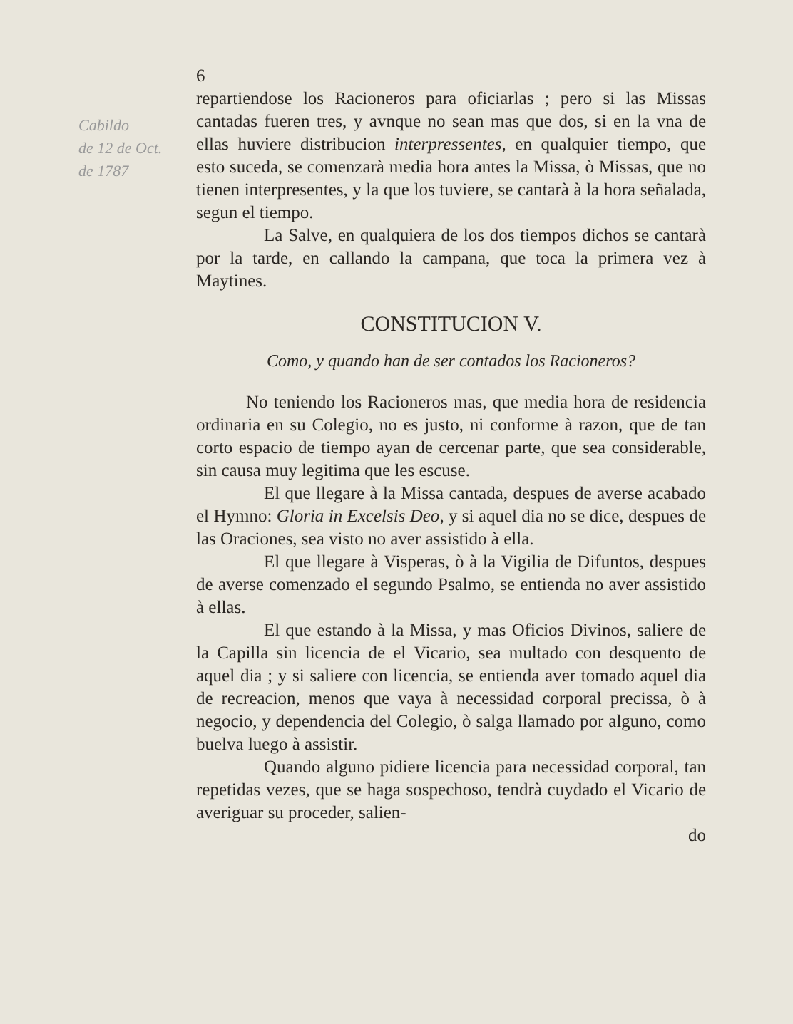Cabildo
de 12 de Oct.
de 1787
6
repartiendose los Racioneros para oficiarlas ; pero si las Missas cantadas fueren tres, y avnque no sean mas que dos, si en la vna de ellas huviere distribucion interpressentes, en qualquier tiempo, que esto suceda, se comenzarà media hora antes la Missa, ò Missas, que no tienen interpresentes, y la que los tuviere, se cantarà à la hora señalada, segun el tiempo.
La Salve, en qualquiera de los dos tiempos dichos se cantarà por la tarde, en callando la campana, que toca la primera vez à Maytines.
CONSTITUCION V.
Como, y quando han de ser contados los Racioneros?
No teniendo los Racioneros mas, que media hora de residencia ordinaria en su Colegio, no es justo, ni conforme à razon, que de tan corto espacio de tiempo ayan de cercenar parte, que sea considerable, sin causa muy legitima que les escuse.
El que llegare à la Missa cantada, despues de averse acabado el Hymno: Gloria in Excelsis Deo, y si aquel dia no se dice, despues de las Oraciones, sea visto no aver assistido à ella.
El que llegare à Visperas, ò à la Vigilia de Difuntos, despues de averse comenzado el segundo Psalmo, se entienda no aver assistido à ellas.
El que estando à la Missa, y mas Oficios Divinos, saliere de la Capilla sin licencia de el Vicario, sea multado con desquento de aquel dia ; y si saliere con licencia, se entienda aver tomado aquel dia de recreacion, menos que vaya à necessidad corporal precissa, ò à negocio, y dependencia del Colegio, ò salga llamado por alguno, como buelva luego à assistir.
Quando alguno pidiere licencia para necessidad corporal, tan repetidas vezes, que se haga sospechoso, tendrà cuydado el Vicario de averiguar su proceder, salien-
do